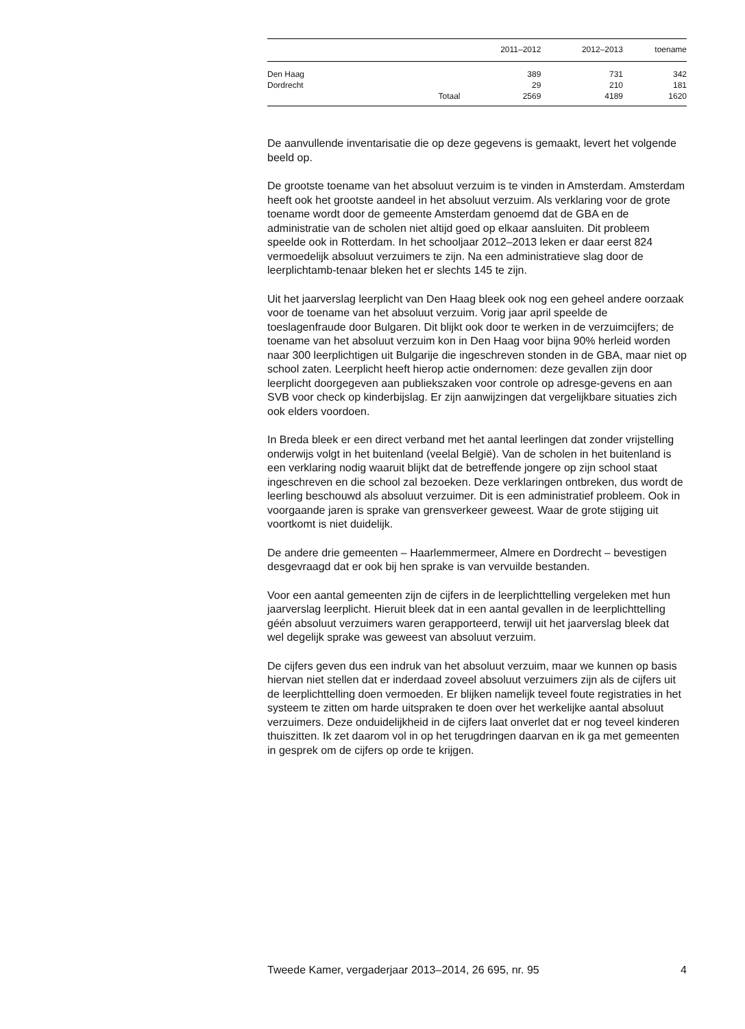| | | 2011–2012 | 2012–2013 | toename |
| --- | --- | --- | --- | --- |
| Den Haag | | 389 | 731 | 342 |
| Dordrecht | | 29 | 210 | 181 |
| | Totaal | 2569 | 4189 | 1620 |
De aanvullende inventarisatie die op deze gegevens is gemaakt, levert het volgende beeld op.
De grootste toename van het absoluut verzuim is te vinden in Amsterdam. Amsterdam heeft ook het grootste aandeel in het absoluut verzuim. Als verklaring voor de grote toename wordt door de gemeente Amsterdam genoemd dat de GBA en de administratie van de scholen niet altijd goed op elkaar aansluiten. Dit probleem speelde ook in Rotterdam. In het schooljaar 2012–2013 leken er daar eerst 824 vermoedelijk absoluut verzuimers te zijn. Na een administratieve slag door de leerplichtamb-tenaar bleken het er slechts 145 te zijn.
Uit het jaarverslag leerplicht van Den Haag bleek ook nog een geheel andere oorzaak voor de toename van het absoluut verzuim. Vorig jaar april speelde de toeslagenfraude door Bulgaren. Dit blijkt ook door te werken in de verzuimcijfers; de toename van het absoluut verzuim kon in Den Haag voor bijna 90% herleid worden naar 300 leerplichtigen uit Bulgarije die ingeschreven stonden in de GBA, maar niet op school zaten. Leerplicht heeft hierop actie ondernomen: deze gevallen zijn door leerplicht doorgegeven aan publiekszaken voor controle op adresge-gevens en aan SVB voor check op kinderbijslag. Er zijn aanwijzingen dat vergelijkbare situaties zich ook elders voordoen.
In Breda bleek er een direct verband met het aantal leerlingen dat zonder vrijstelling onderwijs volgt in het buitenland (veelal België). Van de scholen in het buitenland is een verklaring nodig waaruit blijkt dat de betreffende jongere op zijn school staat ingeschreven en die school zal bezoeken. Deze verklaringen ontbreken, dus wordt de leerling beschouwd als absoluut verzuimer. Dit is een administratief probleem. Ook in voorgaande jaren is sprake van grensverkeer geweest. Waar de grote stijging uit voortkomt is niet duidelijk.
De andere drie gemeenten – Haarlemmermeer, Almere en Dordrecht – bevestigen desgevraagd dat er ook bij hen sprake is van vervuilde bestanden.
Voor een aantal gemeenten zijn de cijfers in de leerplichttelling vergeleken met hun jaarverslag leerplicht. Hieruit bleek dat in een aantal gevallen in de leerplichttelling géén absoluut verzuimers waren gerapporteerd, terwijl uit het jaarverslag bleek dat wel degelijk sprake was geweest van absoluut verzuim.
De cijfers geven dus een indruk van het absoluut verzuim, maar we kunnen op basis hiervan niet stellen dat er inderdaad zoveel absoluut verzuimers zijn als de cijfers uit de leerplichttelling doen vermoeden. Er blijken namelijk teveel foute registraties in het systeem te zitten om harde uitspraken te doen over het werkelijke aantal absoluut verzuimers. Deze onduidelijkheid in de cijfers laat onverlet dat er nog teveel kinderen thuiszitten. Ik zet daarom vol in op het terugdringen daarvan en ik ga met gemeenten in gesprek om de cijfers op orde te krijgen.
Tweede Kamer, vergaderjaar 2013–2014, 26 695, nr. 95 4